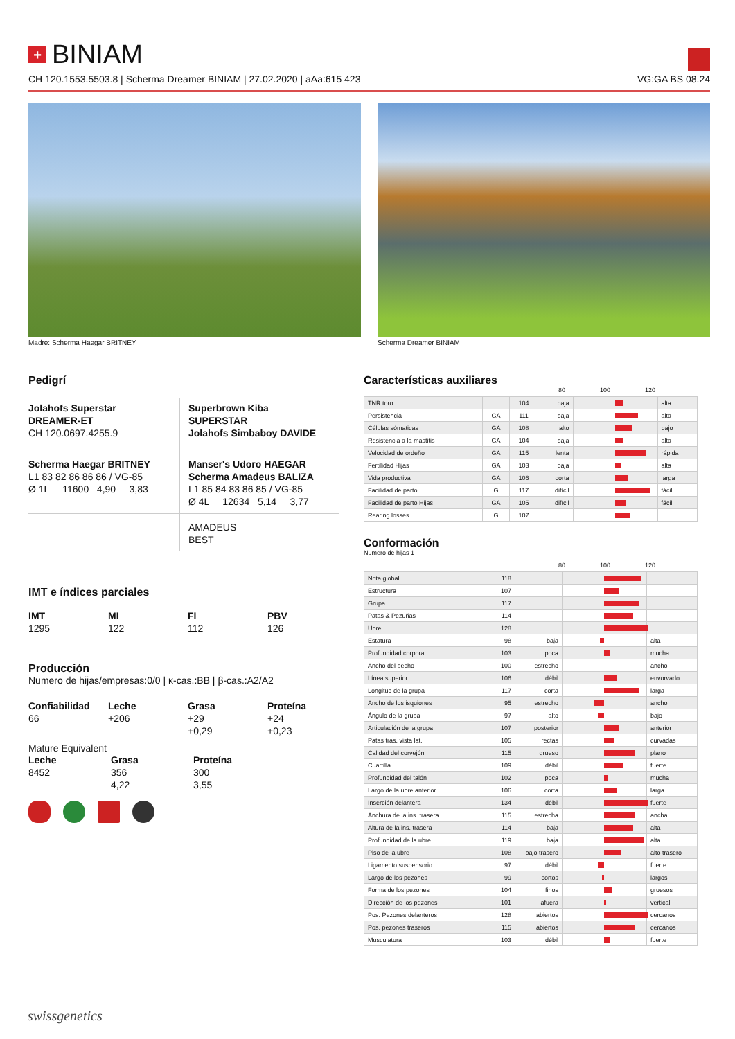+ BINIAM
CH 120.1553.5503.8 | Scherma Dreamer BINIAM | 27.02.2020 | aAa:615 423 VG:GA BS 08.24
Madre: Scherma Haegar BRITNEY Scherma Dreamer BINIAM
Pedigrí
Jolahofs Superstar DREAMER-ET
CH 120.0697.4255.9
Superbrown Kiba SUPERSTAR
Jolahofs Simbaboy DAVIDE
Scherma Haegar BRITNEY
L1 83 82 86 86 86 / VG-85
Ø 1L 11600 4,90 3,83
Manser's Udoro HAEGAR
Scherma Amadeus BALIZA
L1 85 84 83 86 85 / VG-85
Ø 4L 12634 5,14 3,77
AMADEUS
BEST
IMT e índices parciales
IMT
1295
MI
122
FI
112
PBV
126
Producción
Numero de hijas/empresas:0/0 | κ-cas.:BB | β-cas.:A2/A2
Confiabilidad
66
Leche
+206
Grasa
+29
+0,29
Proteína
+24
+0,23
Mature Equivalent
Leche
8452
Grasa
356
4,22
Proteína
300
3,55
Características auxiliares
80 100 120
| TNR toro | | 104 | baja | | alta |
| Persistencia | GA | 111 | baja | | alta |
| Células sómaticas | GA | 108 | alto | | bajo |
| Resistencia a la mastitis | GA | 104 | baja | | alta |
| Velocidad de ordeño | GA | 115 | lenta | | rápida |
| Fertilidad Hijas | GA | 103 | baja | | alta |
| Vida productiva | GA | 106 | corta | | larga |
| Facilidad de parto | G | 117 | difícil | | fácil |
| Facilidad de parto Hijas | GA | 105 | difícil | | fácil |
| Rearing losses | G | 107 | | | |
Conformación
Numero de hijas 1
80 100 120
| Nota global | 118 | | | |
| Estructura | 107 | | | |
| Grupa | 117 | | | |
| Patas & Pezuñas | 114 | | | |
| Ubre | 128 | | | |
| Estatura | 98 | baja | | alta |
| Profundidad corporal | 103 | poca | | mucha |
| Ancho del pecho | 100 | estrecho | | ancho |
| Línea superior | 106 | débil | | envorvado |
| Longitud de la grupa | 117 | corta | | larga |
| Ancho de los isquiones | 95 | estrecho | | ancho |
| Ángulo de la grupa | 97 | alto | | bajo |
| Articulación de la grupa | 107 | posterior | | anterior |
| Patas tras. vista lat. | 105 | rectas | | curvadas |
| Calidad del corvejón | 115 | grueso | | plano |
| Cuartilla | 109 | débil | | fuerte |
| Profundidad del talón | 102 | poca | | mucha |
| Largo de la ubre anterior | 106 | corta | | larga |
| Inserción delantera | 134 | débil | | fuerte |
| Anchura de la ins. trasera | 115 | estrecha | | ancha |
| Altura de la ins. trasera | 114 | baja | | alta |
| Profundidad de la ubre | 119 | baja | | alta |
| Piso de la ubre | 108 | bajo trasero | | alto trasero |
| Ligamento suspensorio | 97 | débil | | fuerte |
| Largo de los pezones | 99 | cortos | | largos |
| Forma de los pezones | 104 | finos | | gruesos |
| Dirección de los pezones | 101 | afuera | | vertical |
| Pos. Pezones delanteros | 128 | abiertos | | cercanos |
| Pos. pezones traseros | 115 | abiertos | | cercanos |
| Musculatura | 103 | débil | | fuerte |
swissgenetics